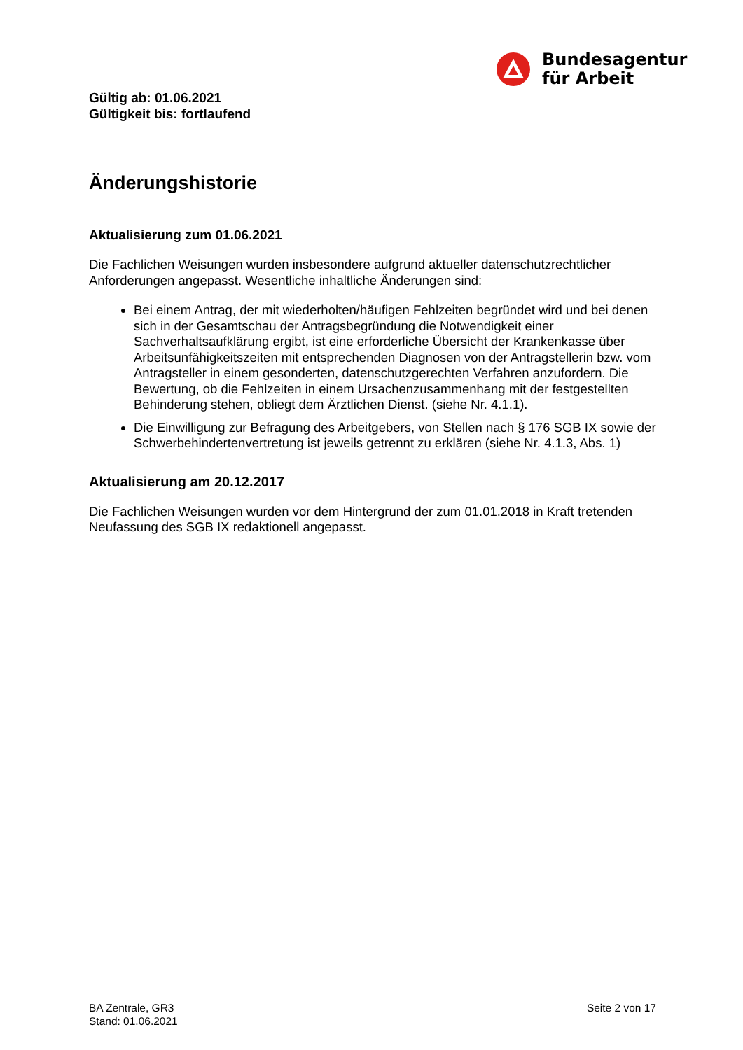Bundesagentur
für Arbeit
Gültig ab: 01.06.2021
Gültigkeit bis: fortlaufend
Änderungshistorie
Aktualisierung zum 01.06.2021
Die Fachlichen Weisungen wurden insbesondere aufgrund aktueller datenschutzrechtlicher Anforderungen angepasst. Wesentliche inhaltliche Änderungen sind:
Bei einem Antrag, der mit wiederholten/häufigen Fehlzeiten begründet wird und bei denen sich in der Gesamtschau der Antragsbegründung die Notwendigkeit einer Sachverhaltsaufklärung ergibt, ist eine erforderliche Übersicht der Krankenkasse über Arbeitsunfähigkeitszeiten mit entsprechenden Diagnosen von der Antragstellerin bzw. vom Antragsteller in einem gesonderten, datenschutzgerechten Verfahren anzufordern. Die Bewertung, ob die Fehlzeiten in einem Ursachenzusammenhang mit der festgestellten Behinderung stehen, obliegt dem Ärztlichen Dienst. (siehe Nr. 4.1.1).
Die Einwilligung zur Befragung des Arbeitgebers, von Stellen nach § 176 SGB IX sowie der Schwerbehindertenvertretung ist jeweils getrennt zu erklären (siehe Nr. 4.1.3, Abs. 1)
Aktualisierung am 20.12.2017
Die Fachlichen Weisungen wurden vor dem Hintergrund der zum 01.01.2018 in Kraft tretenden Neufassung des SGB IX redaktionell angepasst.
BA Zentrale, GR3
Stand: 01.06.2021
Seite 2 von 17